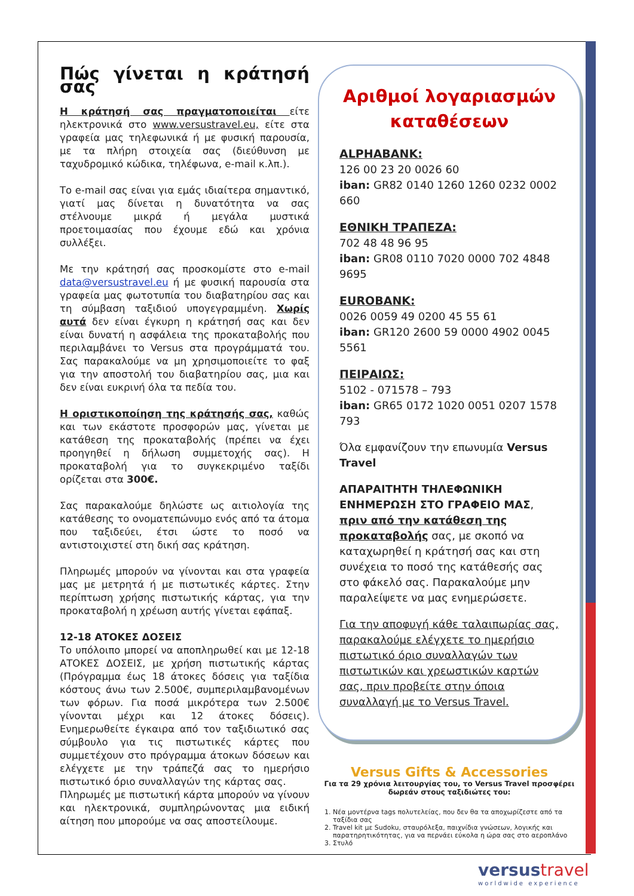Πώς γίνεται η κράτησή σας
Η κράτησή σας πραγματοποιείται είτε ηλεκτρονικά στο www.versustravel.eu, είτε στα γραφεία μας τηλεφωνικά ή με φυσική παρουσία, με τα πλήρη στοιχεία σας (διεύθυνση με ταχυδρομικό κώδικα, τηλέφωνα, e-mail κ.λπ.).
Το e-mail σας είναι για εμάς ιδιαίτερα σημαντικό, γιατί μας δίνεται η δυνατότητα να σας στέλνουμε μικρά ή μεγάλα μυστικά προετοιμασίας που έχουμε εδώ και χρόνια συλλέξει.
Με την κράτησή σας προσκομίστε στο e-mail data@versustravel.eu ή με φυσική παρουσία στα γραφεία μας φωτοτυπία του διαβατηρίου σας και τη σύμβαση ταξιδιού υπογεγραμμένη. Χωρίς αυτά δεν είναι έγκυρη η κράτησή σας και δεν είναι δυνατή η ασφάλεια της προκαταβολής που περιλαμβάνει το Versus στα προγράμματά του. Σας παρακαλούμε να μη χρησιμοποιείτε το φαξ για την αποστολή του διαβατηρίου σας, μια και δεν είναι ευκρινή όλα τα πεδία του.
Η οριστικοποίηση της κράτησής σας, καθώς και των εκάστοτε προσφορών μας, γίνεται με κατάθεση της προκαταβολής (πρέπει να έχει προηγηθεί η δήλωση συμμετοχής σας). Η προκαταβολή για το συγκεκριμένο ταξίδι ορίζεται στα 300€.
Σας παρακαλούμε δηλώστε ως αιτιολογία της κατάθεσης το ονοματεπώνυμο ενός από τα άτομα που ταξιδεύει, έτσι ώστε το ποσό να αντιστοιχιστεί στη δική σας κράτηση.
Πληρωμές μπορούν να γίνονται και στα γραφεία μας με μετρητά ή με πιστωτικές κάρτες. Στην περίπτωση χρήσης πιστωτικής κάρτας, για την προκαταβολή η χρέωση αυτής γίνεται εφάπαξ.
12-18 ΑΤΟΚΕΣ ΔΟΣΕΙΣ
Το υπόλοιπο μπορεί να αποπληρωθεί και με 12-18 ΑΤΟΚΕΣ ΔΟΣΕΙΣ, με χρήση πιστωτικής κάρτας (Πρόγραμμα έως 18 άτοκες δόσεις για ταξίδια κόστους άνω των 2.500€, συμπεριλαμβανομένων των φόρων. Για ποσά μικρότερα των 2.500€ γίνονται μέχρι και 12 άτοκες δόσεις). Ενημερωθείτε έγκαιρα από τον ταξιδιωτικό σας σύμβουλο για τις πιστωτικές κάρτες που συμμετέχουν στο πρόγραμμα άτοκων δόσεων και ελέγχετε με την τράπεζά σας το ημερήσιο πιστωτικό όριο συναλλαγών της κάρτας σας.
Πληρωμές με πιστωτική κάρτα μπορούν να γίνουν και ηλεκτρονικά, συμπληρώνοντας μια ειδική αίτηση που μπορούμε να σας αποστείλουμε.
Αριθμοί λογαριασμών καταθέσεων
ALPHABANK:
126 00 23 20 0026 60
iban: GR82 0140 1260 1260 0232 0002 660
ΕΘΝΙΚΗ ΤΡΑΠΕΖΑ:
702 48 48 96 95
iban: GR08 0110 7020 0000 702 4848 9695
EUROBANK:
0026 0059 49 0200 45 55 61
iban: GR120 2600 59 0000 4902 0045 5561
ΠΕΙΡΑΙΩΣ:
5102 - 071578 – 793
iban: GR65 0172 1020 0051 0207 1578 793
Όλα εμφανίζουν την επωνυμία Versus Travel
ΑΠΑΡΑΙΤΗΤΗ ΤΗΛΕΦΩΝΙΚΗ ΕΝΗΜΕΡΩΣΗ ΣΤΟ ΓΡΑΦΕΙΟ ΜΑΣ, πριν από την κατάθεση της προκαταβολής σας, με σκοπό να καταχωρηθεί η κράτησή σας και στη συνέχεια το ποσό της κατάθεσής σας στο φάκελό σας. Παρακαλούμε μην παραλείψετε να μας ενημερώσετε.
Για την αποφυγή κάθε ταλαιπωρίας σας, παρακαλούμε ελέγχετε το ημερήσιο πιστωτικό όριο συναλλαγών των πιστωτικών και χρεωστικών καρτών σας, πριν προβείτε στην όποια συναλλαγή με το Versus Travel.
Versus Gifts & Accessories
Για τα 29 χρόνια λειτουργίας του, το Versus Travel προσφέρει δωρεάν στους ταξιδιώτες του:
1. Νέα μοντέρνα tags πολυτελείας, που δεν θα τα αποχωρίζεστε από τα ταξίδια σας
2. Travel kit με Sudoku, σταυρόλεξα, παιχνίδια γνώσεων, λογικής και παρατηρητικότητας, για να περνάει εύκολα η ώρα σας στο αεροπλάνο
3. Στυλό
versustravel
worldwide experience